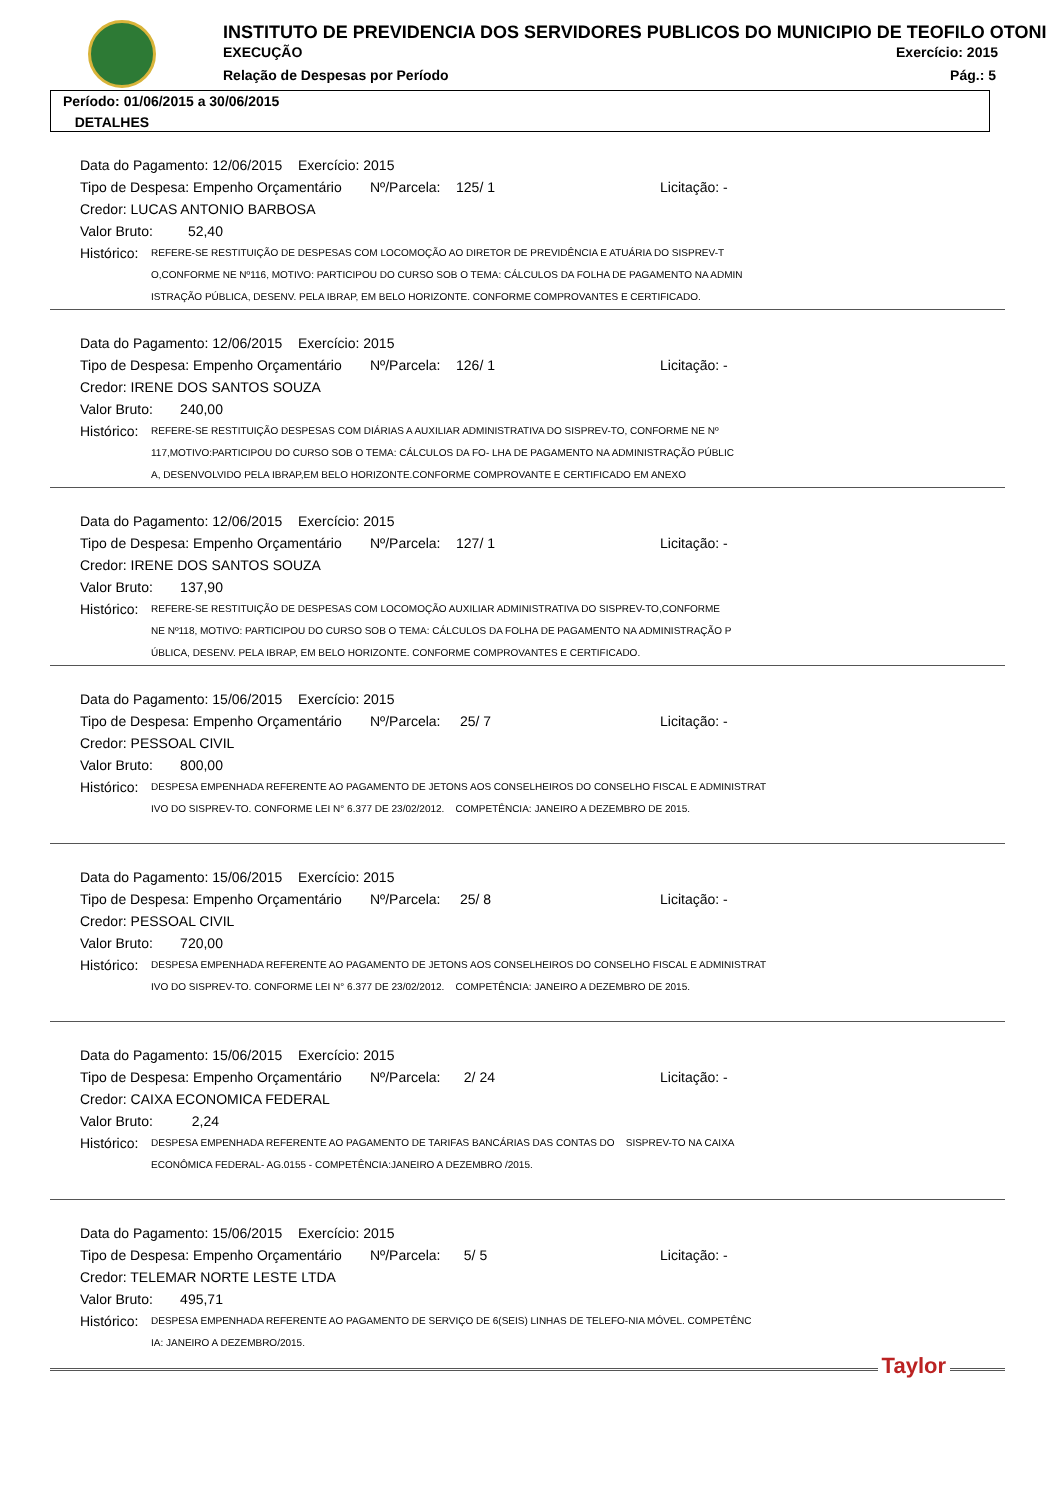INSTITUTO DE PREVIDENCIA DOS SERVIDORES PUBLICOS DO MUNICIPIO DE TEOFILO OTONI
EXECUÇÃO Exercício: 2015
Relação de Despesas por Período
Pág.: 5
Período: 01/06/2015 a 30/06/2015
DETALHES
Data do Pagamento: 12/06/2015 Exercício: 2015
Tipo de Despesa: Empenho Orçamentário Nº/Parcela: 125/ 1 Licitação: -
Credor: LUCAS ANTONIO BARBOSA
Valor Bruto: 52,40
Histórico: REFERE-SE RESTITUIÇÃO DE DESPESAS COM LOCOMOÇÃO AO DIRETOR DE PREVIDÊNCIA E ATUÁRIA DO SISPREV-T
O,CONFORME NE Nº116, MOTIVO: PARTICIPOU DO CURSO SOB O TEMA: CÁLCULOS DA FOLHA DE PAGAMENTO NA ADMIN
ISTRAÇÃO PÚBLICA, DESENV. PELA IBRAP, EM BELO HORIZONTE. CONFORME COMPROVANTES E CERTIFICADO.
Data do Pagamento: 12/06/2015 Exercício: 2015
Tipo de Despesa: Empenho Orçamentário Nº/Parcela: 126/ 1 Licitação: -
Credor: IRENE DOS SANTOS SOUZA
Valor Bruto: 240,00
Histórico: REFERE-SE RESTITUIÇÃO DESPESAS COM DIÁRIAS A AUXILIAR ADMINISTRATIVA DO SISPREV-TO, CONFORME NE Nº
117,MOTIVO:PARTICIPOU DO CURSO SOB O TEMA: CÁLCULOS DA FO- LHA DE PAGAMENTO NA ADMINISTRAÇÃO PÚBLIC
A, DESENVOLVIDO PELA IBRAP,EM BELO HORIZONTE.CONFORME COMPROVANTE E CERTIFICADO EM ANEXO
Data do Pagamento: 12/06/2015 Exercício: 2015
Tipo de Despesa: Empenho Orçamentário Nº/Parcela: 127/ 1 Licitação: -
Credor: IRENE DOS SANTOS SOUZA
Valor Bruto: 137,90
Histórico: REFERE-SE RESTITUIÇÃO DE DESPESAS COM LOCOMOÇÃO AUXILIAR ADMINISTRATIVA DO SISPREV-TO,CONFORME
NE Nº118, MOTIVO: PARTICIPOU DO CURSO SOB O TEMA: CÁLCULOS DA FOLHA DE PAGAMENTO NA ADMINISTRAÇÃO P
ÚBLICA, DESENV. PELA IBRAP, EM BELO HORIZONTE. CONFORME COMPROVANTES E CERTIFICADO.
Data do Pagamento: 15/06/2015 Exercício: 2015
Tipo de Despesa: Empenho Orçamentário Nº/Parcela: 25/ 7 Licitação: -
Credor: PESSOAL CIVIL
Valor Bruto: 800,00
Histórico: DESPESA EMPENHADA REFERENTE AO PAGAMENTO DE JETONS AOS CONSELHEIROS DO CONSELHO FISCAL E ADMINISTRAT
IVO DO SISPREV-TO. CONFORME LEI N° 6.377 DE 23/02/2012. COMPETÊNCIA: JANEIRO A DEZEMBRO DE 2015.
Data do Pagamento: 15/06/2015 Exercício: 2015
Tipo de Despesa: Empenho Orçamentário Nº/Parcela: 25/ 8 Licitação: -
Credor: PESSOAL CIVIL
Valor Bruto: 720,00
Histórico: DESPESA EMPENHADA REFERENTE AO PAGAMENTO DE JETONS AOS CONSELHEIROS DO CONSELHO FISCAL E ADMINISTRAT
IVO DO SISPREV-TO. CONFORME LEI N° 6.377 DE 23/02/2012. COMPETÊNCIA: JANEIRO A DEZEMBRO DE 2015.
Data do Pagamento: 15/06/2015 Exercício: 2015
Tipo de Despesa: Empenho Orçamentário Nº/Parcela: 2/ 24 Licitação: -
Credor: CAIXA ECONOMICA FEDERAL
Valor Bruto: 2,24
Histórico: DESPESA EMPENHADA REFERENTE AO PAGAMENTO DE TARIFAS BANCÁRIAS DAS CONTAS DO SISPREV-TO NA CAIXA
ECONÔMICA FEDERAL- AG.0155 - COMPETÊNCIA:JANEIRO A DEZEMBRO /2015.
Data do Pagamento: 15/06/2015 Exercício: 2015
Tipo de Despesa: Empenho Orçamentário Nº/Parcela: 5/ 5 Licitação: -
Credor: TELEMAR NORTE LESTE LTDA
Valor Bruto: 495,71
Histórico: DESPESA EMPENHADA REFERENTE AO PAGAMENTO DE SERVIÇO DE 6(SEIS) LINHAS DE TELEFO-NIA MÓVEL. COMPETÊNC
IA: JANEIRO A DEZEMBRO/2015.
Taylor